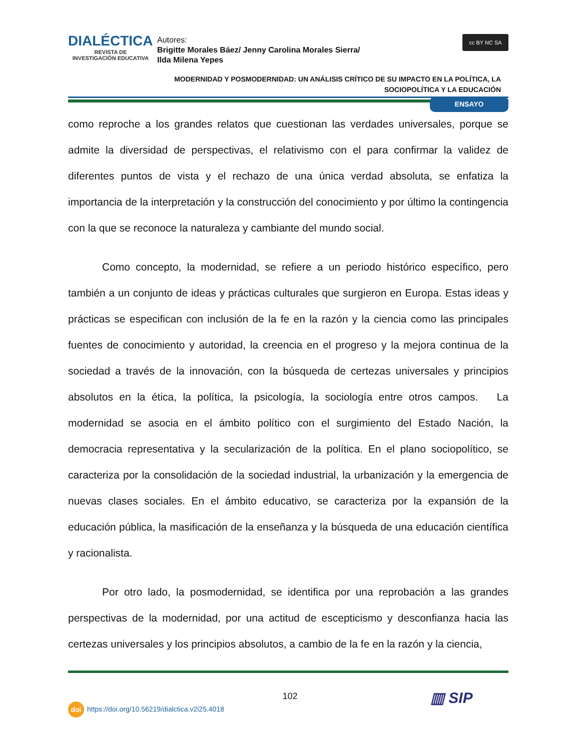DIALÉCTICA
REVISTA DE
INVESTIGACIÓN EDUCATIVA
Autores:
Brigitte Morales Báez/ Jenny Carolina Morales Sierra/
Ilda Milena Yepes
cc BY NC SA
MODERNIDAD Y POSMODERNIDAD: UN ANÁLISIS CRÍTICO DE SU IMPACTO EN LA POLÍTICA, LA SOCIOPOLÍTICA Y LA EDUCACIÓN
ENSAYO
como reproche a los grandes relatos que cuestionan las verdades universales, porque se admite la diversidad de perspectivas, el relativismo con el para confirmar la validez de diferentes puntos de vista y el rechazo de una única verdad absoluta, se enfatiza la importancia de la interpretación y la construcción del conocimiento y por último la contingencia con la que se reconoce la naturaleza y cambiante del mundo social.
Como concepto, la modernidad, se refiere a un periodo histórico específico, pero también a un conjunto de ideas y prácticas culturales que surgieron en Europa. Estas ideas y prácticas se especifican con inclusión de la fe en la razón y la ciencia como las principales fuentes de conocimiento y autoridad, la creencia en el progreso y la mejora continua de la sociedad a través de la innovación, con la búsqueda de certezas universales y principios absolutos en la ética, la política, la psicología, la sociología entre otros campos. La modernidad se asocia en el ámbito político con el surgimiento del Estado Nación, la democracia representativa y la secularización de la política. En el plano sociopolítico, se caracteriza por la consolidación de la sociedad industrial, la urbanización y la emergencia de nuevas clases sociales. En el ámbito educativo, se caracteriza por la expansión de la educación pública, la masificación de la enseñanza y la búsqueda de una educación científica y racionalista.
Por otro lado, la posmodernidad, se identifica por una reprobación a las grandes perspectivas de la modernidad, por una actitud de escepticismo y desconfianza hacia las certezas universales y los principios absolutos, a cambio de la fe en la razón y la ciencia,
102
doi https://doi.org/10.56219/dialctica.v2i25.4018
▥ SIP